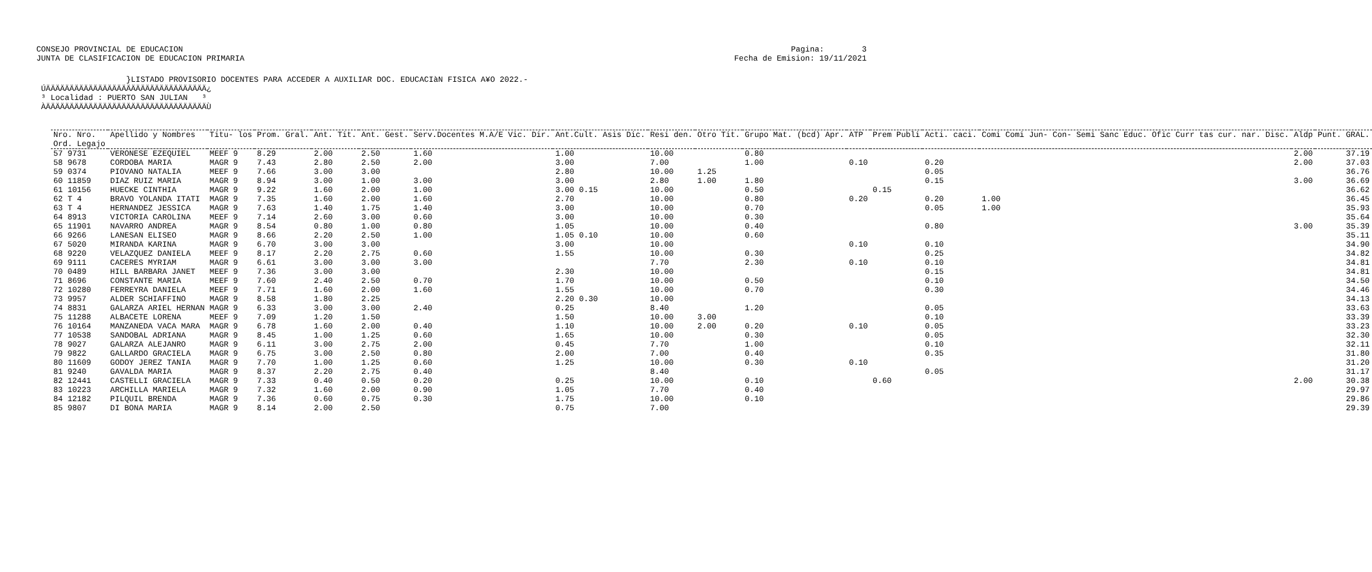CONSEJO PROVINCIAL DE EDUCACION
JUNTA DE CLASIFICACION DE EDUCACION PRIMARIA
Pagina:        3
Fecha de Emision: 19/11/2021
                   }LISTADO PROVISORIO DOCENTES PARA ACCEDER A AUXILIAR DOC. EDUCACIàN FISICA A¥O 2022.-
 ÚÄÄÄÄÄÄÄÄÄÄÄÄÄÄÄÄÄÄÄÄÄÄÄÄÄÄÄÄÄÄÄÄÄÄ¿
 ³ Localidad : PUERTO SAN JULIAN   ³
 ÀÄÄÄÄÄÄÄÄÄÄÄÄÄÄÄÄÄÄÄÄÄÄÄÄÄÄÄÄÄÄÄÄÄÄÙ
| Nro. Nro. | Apellido y Nombres | Titu- los | Prom. Gral. | Ant. Tit. | Ant. Gest. | Serv.Docentes M.A/E Vic. Dir. | Ant.Cult. Asis Dic. | Resi den. | Otro Tit. | Grupo Mat. (bcd) Apr. | ATP | Prem Publi | Acti. caci. | Comi Comi Jun- Con- Semi Sanc Educ. Ofic Curr tas cur. nar. Disc. | Aldp | Punt. GRAL. |
| --- | --- | --- | --- | --- | --- | --- | --- | --- | --- | --- | --- | --- | --- | --- | --- | --- |
| Ord. Legajo | | | | | | | | | | | | | | | | |
| 57 9731 | VERONESE EZEQUIEL | MEEF 9 | 8.29 | 2.00 | 2.50 | 1.60 | 1.00 | 10.00 | | 0.80 | | | | | 2.00 | 37.19 |
| 58 9678 | CORDOBA MARIA | MAGR 9 | 7.43 | 2.80 | 2.50 | 2.00 | 3.00 | 7.00 | | 1.00 | 0.10 | | 0.20 | | 2.00 | 37.03 |
| 59 0374 | PIOVANO NATALIA | MEEF 9 | 7.66 | 3.00 | 3.00 | | 2.80 | 10.00 | 1.25 | | | | 0.05 | | | 36.76 |
| 60 11859 | DIAZ RUIZ MARIA | MAGR 9 | 8.94 | 3.00 | 1.00 | 3.00 | 3.00 | 2.80 | 1.00 | 1.80 | | | 0.15 | | 3.00 | 36.69 |
| 61 10156 | HUECKE CINTHIA | MAGR 9 | 9.22 | 1.60 | 2.00 | 1.00 | 3.00 0.15 | 10.00 | | 0.50 | | 0.15 | | | | 36.62 |
| 62 T 4 | BRAVO YOLANDA ITATI | MAGR 9 | 7.35 | 1.60 | 2.00 | 1.60 | 2.70 | 10.00 | | 0.80 | 0.20 | | 0.20 | 1.00 | | 36.45 |
| 63 T 4 | HERNANDEZ JESSICA | MAGR 9 | 7.63 | 1.40 | 1.75 | 1.40 | 3.00 | 10.00 | | 0.70 | | | 0.05 | 1.00 | | 35.93 |
| 64 8913 | VICTORIA CAROLINA | MEEF 9 | 7.14 | 2.60 | 3.00 | 0.60 | 3.00 | 10.00 | | 0.30 | | | | | | 35.64 |
| 65 11901 | NAVARRO ANDREA | MAGR 9 | 8.54 | 0.80 | 1.00 | 0.80 | 1.05 | 10.00 | | 0.40 | | | 0.80 | | 3.00 | 35.39 |
| 66 9266 | LANESAN ELISEO | MAGR 9 | 8.66 | 2.20 | 2.50 | 1.00 | 1.05 0.10 | 10.00 | | 0.60 | | | | | | 35.11 |
| 67 5020 | MIRANDA KARINA | MAGR 9 | 6.70 | 3.00 | 3.00 | | 3.00 | 10.00 | | | 0.10 | | 0.10 | | | 34.90 |
| 68 9220 | VELAZQUEZ DANIELA | MEEF 9 | 8.17 | 2.20 | 2.75 | 0.60 | 1.55 | 10.00 | | 0.30 | | | 0.25 | | | 34.82 |
| 69 9111 | CACERES MYRIAM | MAGR 9 | 6.61 | 3.00 | 3.00 | 3.00 | | 7.70 | | 2.30 | 0.10 | | 0.10 | | | 34.81 |
| 70 0489 | HILL BARBARA JANET | MEEF 9 | 7.36 | 3.00 | 3.00 | | 2.30 | 10.00 | | | | | 0.15 | | | 34.81 |
| 71 8696 | CONSTANTE MARIA | MEEF 9 | 7.60 | 2.40 | 2.50 | 0.70 | 1.70 | 10.00 | | 0.50 | | | 0.10 | | | 34.50 |
| 72 10280 | FERREYRA DANIELA | MEEF 9 | 7.71 | 1.60 | 2.00 | 1.60 | 1.55 | 10.00 | | 0.70 | | | 0.30 | | | 34.46 |
| 73 9957 | ALDER SCHIAFFINO | MAGR 9 | 8.58 | 1.80 | 2.25 | | 2.20 0.30 | 10.00 | | | | | | | | 34.13 |
| 74 8831 | GALARZA ARIEL HERNAN | MAGR 9 | 6.33 | 3.00 | 3.00 | 2.40 | 0.25 | 8.40 | | 1.20 | | | 0.05 | | | 33.63 |
| 75 11288 | ALBACETE LORENA | MEEF 9 | 7.09 | 1.20 | 1.50 | | 1.50 | 10.00 | 3.00 | | | | 0.10 | | | 33.39 |
| 76 10164 | MANZANEDA VACA MARA | MAGR 9 | 6.78 | 1.60 | 2.00 | 0.40 | 1.10 | 10.00 | 2.00 | 0.20 | 0.10 | | 0.05 | | | 33.23 |
| 77 10538 | SANDOBAL ADRIANA | MAGR 9 | 8.45 | 1.00 | 1.25 | 0.60 | 1.65 | 10.00 | | 0.30 | | | 0.05 | | | 32.30 |
| 78 9027 | GALARZA ALEJANRO | MAGR 9 | 6.11 | 3.00 | 2.75 | 2.00 | 0.45 | 7.70 | | 1.00 | | | 0.10 | | | 32.11 |
| 79 9822 | GALLARDO GRACIELA | MAGR 9 | 6.75 | 3.00 | 2.50 | 0.80 | 2.00 | 7.00 | | 0.40 | | | 0.35 | | | 31.80 |
| 80 11609 | GODOY JEREZ TANIA | MAGR 9 | 7.70 | 1.00 | 1.25 | 0.60 | 1.25 | 10.00 | | 0.30 | 0.10 | | | | | 31.20 |
| 81 9240 | GAVALDA MARIA | MAGR 9 | 8.37 | 2.20 | 2.75 | 0.40 | | 8.40 | | | | | 0.05 | | | 31.17 |
| 82 12441 | CASTELLI GRACIELA | MAGR 9 | 7.33 | 0.40 | 0.50 | 0.20 | 0.25 | 10.00 | | 0.10 | | 0.60 | | | 2.00 | 30.38 |
| 83 10223 | ARCHILLA MARIELA | MAGR 9 | 7.32 | 1.60 | 2.00 | 0.90 | 1.05 | 7.70 | | 0.40 | | | | | | 29.97 |
| 84 12182 | PILQUIL BRENDA | MAGR 9 | 7.36 | 0.60 | 0.75 | 0.30 | 1.75 | 10.00 | | 0.10 | | | | | | 29.86 |
| 85 9807 | DI BONA MARIA | MAGR 9 | 8.14 | 2.00 | 2.50 | | 0.75 | 7.00 | | | | | | | | 29.39 |